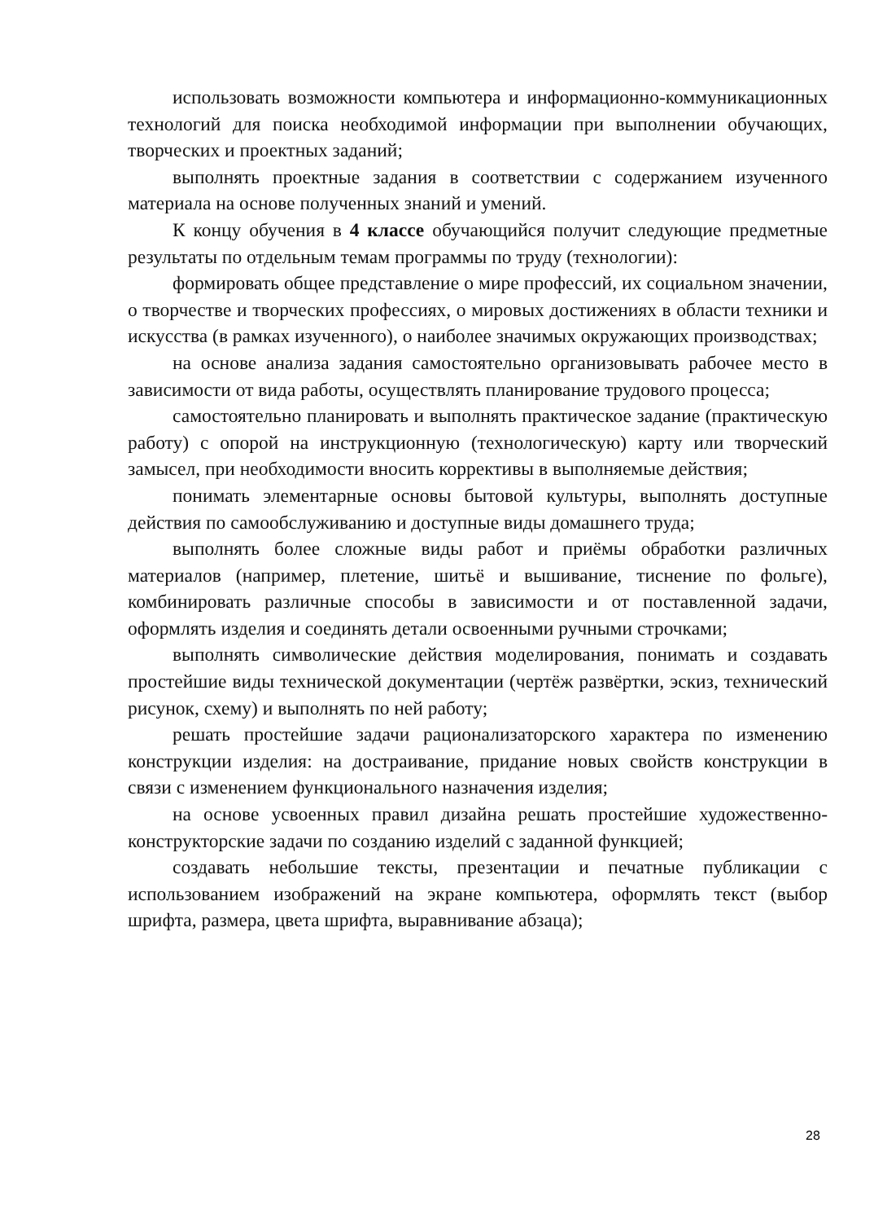использовать возможности компьютера и информационно-коммуникационных технологий для поиска необходимой информации при выполнении обучающих, творческих и проектных заданий;
выполнять проектные задания в соответствии с содержанием изученного материала на основе полученных знаний и умений.
К концу обучения в 4 классе обучающийся получит следующие предметные результаты по отдельным темам программы по труду (технологии):
формировать общее представление о мире профессий, их социальном значении, о творчестве и творческих профессиях, о мировых достижениях в области техники и искусства (в рамках изученного), о наиболее значимых окружающих производствах;
на основе анализа задания самостоятельно организовывать рабочее место в зависимости от вида работы, осуществлять планирование трудового процесса;
самостоятельно планировать и выполнять практическое задание (практическую работу) с опорой на инструкционную (технологическую) карту или творческий замысел, при необходимости вносить коррективы в выполняемые действия;
понимать элементарные основы бытовой культуры, выполнять доступные действия по самообслуживанию и доступные виды домашнего труда;
выполнять более сложные виды работ и приёмы обработки различных материалов (например, плетение, шитьё и вышивание, тиснение по фольге), комбинировать различные способы в зависимости и от поставленной задачи, оформлять изделия и соединять детали освоенными ручными строчками;
выполнять символические действия моделирования, понимать и создавать простейшие виды технической документации (чертёж развёртки, эскиз, технический рисунок, схему) и выполнять по ней работу;
решать простейшие задачи рационализаторского характера по изменению конструкции изделия: на достраивание, придание новых свойств конструкции в связи с изменением функционального назначения изделия;
на основе усвоенных правил дизайна решать простейшие художественно-конструкторские задачи по созданию изделий с заданной функцией;
создавать небольшие тексты, презентации и печатные публикации с использованием изображений на экране компьютера, оформлять текст (выбор шрифта, размера, цвета шрифта, выравнивание абзаца);
28